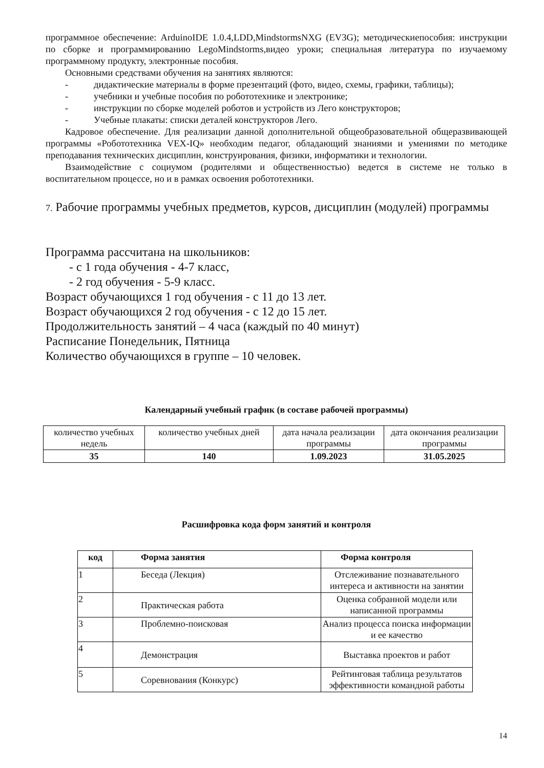программное обеспечение: ArduinoIDE 1.0.4,LDD,MindstormsNXG (EV3G); методическиепособия: инструкции по сборке и программированию LegoMindstorms,видео уроки; специальная литература по изучаемому программному продукту, электронные пособия.
Основными средствами обучения на занятиях являются:
- дидактические материалы в форме презентаций (фото, видео, схемы, графики, таблицы);
- учебники и учебные пособия по робототехнике и электронике;
- инструкции по сборке моделей роботов и устройств из Лего конструкторов;
- Учебные плакаты: списки деталей конструкторов Лего.
Кадровое обеспечение. Для реализации данной дополнительной общеобразовательной общеразвивающей программы «Робототехника VEX-IQ» необходим педагог, обладающий знаниями и умениями по методике преподавания технических дисциплин, конструирования, физики, информатики и технологии.
Взаимодействие с социумом (родителями и общественностью) ведется в системе не только в воспитательном процессе, но и в рамках освоения робототехники.
7. Рабочие программы учебных предметов, курсов, дисциплин (модулей) программы
Программа рассчитана на школьников:
- с 1 года обучения - 4-7 класс,
- 2 год обучения - 5-9 класс.
Возраст обучающихся 1 год обучения - с 11 до 13 лет.
Возраст обучающихся 2 год обучения - с 12 до 15 лет.
Продолжительность занятий – 4 часа (каждый по 40 минут)
Расписание Понедельник, Пятница
Количество обучающихся в группе – 10 человек.
Календарный учебный график (в составе рабочей программы)
| количество учебных недель | количество учебных дней | дата начала реализации программы | дата окончания реализации программы |
| 35 | 140 | 1.09.2023 | 31.05.2025 |
Расшифровка кода форм занятий и контроля
| код | Форма занятия | Форма контроля |
| --- | --- | --- |
| 1 | Беседа (Лекция) | Отслеживание познавательного интереса и активности на занятии |
| 2 | Практическая работа | Оценка собранной модели или написанной программы |
| 3 | Проблемно-поисковая | Анализ процесса поиска информации и ее качество |
| 4 | Демонстрация | Выставка проектов и работ |
| 5 | Соревнования (Конкурс) | Рейтинговая таблица результатов эффективности командной работы |
14